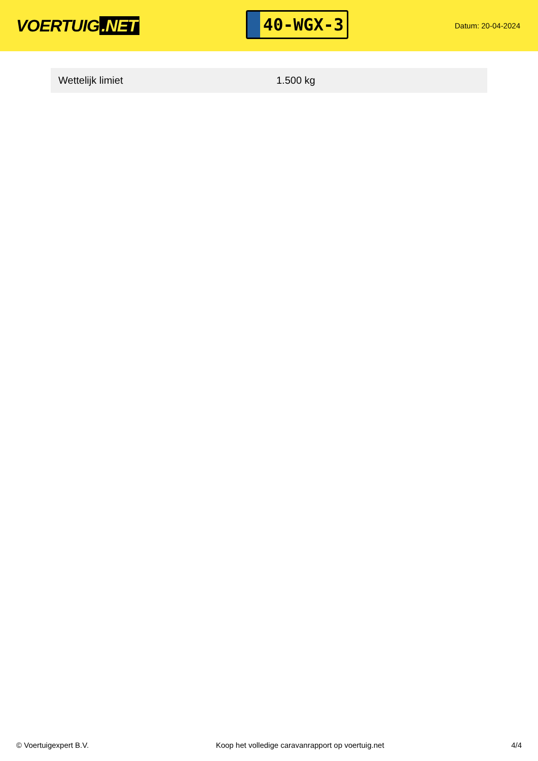VOERTUIG.NET
40-WGX-3
Datum: 20-04-2024
| Wettelijk limiet | 1.500 kg |
© Voertuigexpert B.V. Koop het volledige caravanrapport op voertuig.net 4/4